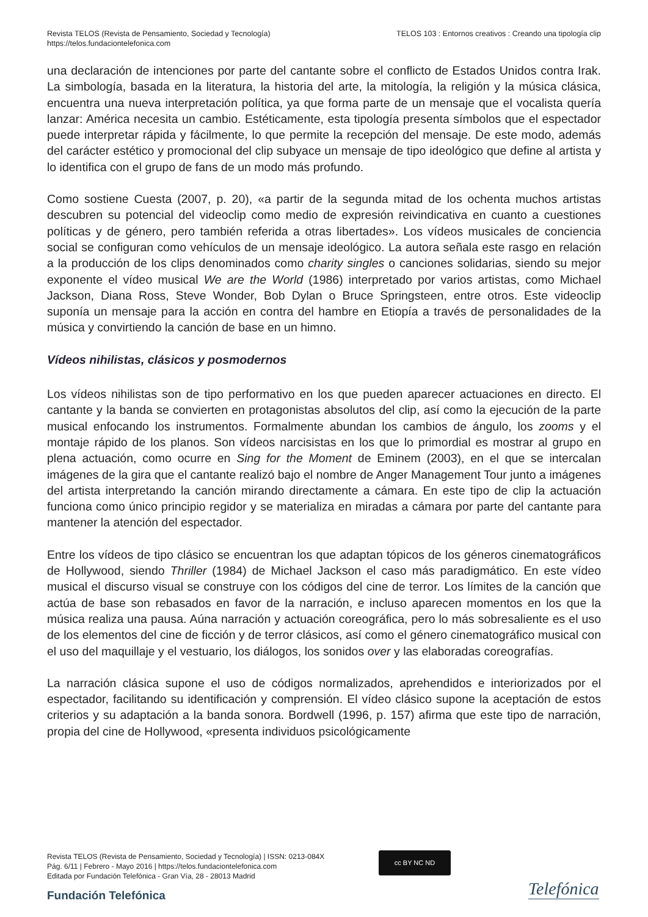Revista TELOS (Revista de Pensamiento, Sociedad y Tecnología)
https://telos.fundaciontelefonica.com
TELOS 103 : Entornos creativos : Creando una tipología clip
una declaración de intenciones por parte del cantante sobre el conflicto de Estados Unidos contra Irak. La simbología, basada en la literatura, la historia del arte, la mitología, la religión y la música clásica, encuentra una nueva interpretación política, ya que forma parte de un mensaje que el vocalista quería lanzar: América necesita un cambio. Estéticamente, esta tipología presenta símbolos que el espectador puede interpretar rápida y fácilmente, lo que permite la recepción del mensaje. De este modo, además del carácter estético y promocional del clip subyace un mensaje de tipo ideológico que define al artista y lo identifica con el grupo de fans de un modo más profundo.
Como sostiene Cuesta (2007, p. 20), «a partir de la segunda mitad de los ochenta muchos artistas descubren su potencial del videoclip como medio de expresión reivindicativa en cuanto a cuestiones políticas y de género, pero también referida a otras libertades». Los vídeos musicales de conciencia social se configuran como vehículos de un mensaje ideológico. La autora señala este rasgo en relación a la producción de los clips denominados como charity singles o canciones solidarias, siendo su mejor exponente el vídeo musical We are the World (1986) interpretado por varios artistas, como Michael Jackson, Diana Ross, Steve Wonder, Bob Dylan o Bruce Springsteen, entre otros. Este videoclip suponía un mensaje para la acción en contra del hambre en Etiopía a través de personalidades de la música y convirtiendo la canción de base en un himno.
Vídeos nihilistas, clásicos y posmodernos
Los vídeos nihilistas son de tipo performativo en los que pueden aparecer actuaciones en directo. El cantante y la banda se convierten en protagonistas absolutos del clip, así como la ejecución de la parte musical enfocando los instrumentos. Formalmente abundan los cambios de ángulo, los zooms y el montaje rápido de los planos. Son vídeos narcisistas en los que lo primordial es mostrar al grupo en plena actuación, como ocurre en Sing for the Moment de Eminem (2003), en el que se intercalan imágenes de la gira que el cantante realizó bajo el nombre de Anger Management Tour junto a imágenes del artista interpretando la canción mirando directamente a cámara. En este tipo de clip la actuación funciona como único principio regidor y se materializa en miradas a cámara por parte del cantante para mantener la atención del espectador.
Entre los vídeos de tipo clásico se encuentran los que adaptan tópicos de los géneros cinematográficos de Hollywood, siendo Thriller (1984) de Michael Jackson el caso más paradigmático. En este vídeo musical el discurso visual se construye con los códigos del cine de terror. Los límites de la canción que actúa de base son rebasados en favor de la narración, e incluso aparecen momentos en los que la música realiza una pausa. Aúna narración y actuación coreográfica, pero lo más sobresaliente es el uso de los elementos del cine de ficción y de terror clásicos, así como el género cinematográfico musical con el uso del maquillaje y el vestuario, los diálogos, los sonidos over y las elaboradas coreografías.
La narración clásica supone el uso de códigos normalizados, aprehendidos e interiorizados por el espectador, facilitando su identificación y comprensión. El vídeo clásico supone la aceptación de estos criterios y su adaptación a la banda sonora. Bordwell (1996, p. 157) afirma que este tipo de narración, propia del cine de Hollywood, «presenta individuos psicológicamente
Revista TELOS (Revista de Pensamiento, Sociedad y Tecnología) | ISSN: 0213-084X
Pág. 6/11 | Febrero - Mayo 2016 | https://telos.fundaciontelefonica.com
Editada por Fundación Telefónica - Gran Vía, 28 - 28013 Madrid
cc BY NC ND
Fundación Telefónica Telefónica